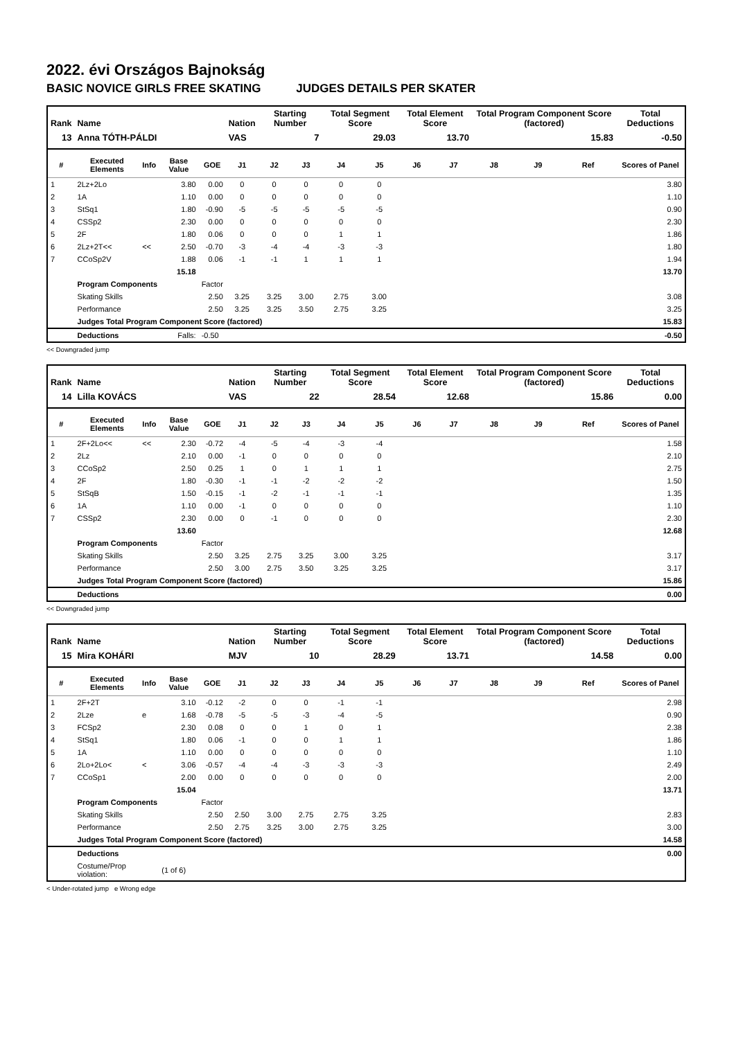2022. évi Országos Bajnokság
BASIC NOVICE GIRLS FREE SKATING JUDGES DETAILS PER SKATER
| Rank | Name | | | | Nation | Starting Number | | Total Segment Score | | Total Element Score | | Total Program Component Score (factored) | | | Total Deductions |
| --- | --- | --- | --- | --- | --- | --- | --- | --- | --- | --- | --- | --- | --- | --- | --- |
| 13 | Anna TÓTH-PÁLDI | | | | VAS | 7 | | 29.03 | | 13.70 | | 15.83 | | | -0.50 |
| # | Executed Elements | Info | Base Value | GOE | J1 | J2 | J3 | J4 | J5 | J6 | J7 | J8 | J9 | Ref | Scores of Panel |
| 1 | 2Lz+2Lo | | 3.80 | 0.00 | 0 | 0 | 0 | 0 | 0 | | | | | | 3.80 |
| 2 | 1A | | 1.10 | 0.00 | 0 | 0 | 0 | 0 | 0 | | | | | | 1.10 |
| 3 | StSq1 | | 1.80 | -0.90 | -5 | -5 | -5 | -5 | -5 | | | | | | 0.90 |
| 4 | CSSp2 | | 2.30 | 0.00 | 0 | 0 | 0 | 0 | 0 | | | | | | 2.30 |
| 5 | 2F | | 1.80 | 0.06 | 0 | 0 | 0 | 1 | 1 | | | | | | 1.86 |
| 6 | 2Lz+2T<< | << | 2.50 | -0.70 | -3 | -4 | -4 | -3 | -3 | | | | | | 1.80 |
| 7 | CCoSp2V | | 1.88 | 0.06 | -1 | -1 | 1 | 1 | 1 | | | | | | 1.94 |
| | | | 15.18 | | | | | | | | | | | | 13.70 |
| | Program Components | | | Factor | | | | | | | | | | | |
| | Skating Skills | | | 2.50 | 3.25 | 3.25 | 3.00 | 2.75 | 3.00 | | | | | | 3.08 |
| | Performance | | | 2.50 | 3.25 | 3.25 | 3.50 | 2.75 | 3.25 | | | | | | 3.25 |
| | Judges Total Program Component Score (factored) | | | | | | | | | | | | | | 15.83 |
| | Deductions | | Falls: | -0.50 | | | | | | | | | | | -0.50 |
<< Downgraded jump
| Rank | Name | | | | Nation | Starting Number | | Total Segment Score | | Total Element Score | | Total Program Component Score (factored) | | | Total Deductions |
| --- | --- | --- | --- | --- | --- | --- | --- | --- | --- | --- | --- | --- | --- | --- | --- |
| 14 | Lilla KOVÁCS | | | | VAS | 22 | | 28.54 | | 12.68 | | 15.86 | | | 0.00 |
| # | Executed Elements | Info | Base Value | GOE | J1 | J2 | J3 | J4 | J5 | J6 | J7 | J8 | J9 | Ref | Scores of Panel |
| 1 | 2F+2Lo<< | << | 2.30 | -0.72 | -4 | -5 | -4 | -3 | -4 | | | | | | 1.58 |
| 2 | 2Lz | | 2.10 | 0.00 | -1 | 0 | 0 | 0 | 0 | | | | | | 2.10 |
| 3 | CCoSp2 | | 2.50 | 0.25 | 1 | 0 | 1 | 1 | 1 | | | | | | 2.75 |
| 4 | 2F | | 1.80 | -0.30 | -1 | -1 | -2 | -2 | -2 | | | | | | 1.50 |
| 5 | StSqB | | 1.50 | -0.15 | -1 | -2 | -1 | -1 | -1 | | | | | | 1.35 |
| 6 | 1A | | 1.10 | 0.00 | -1 | 0 | 0 | 0 | 0 | | | | | | 1.10 |
| 7 | CSSp2 | | 2.30 | 0.00 | 0 | -1 | 0 | 0 | 0 | | | | | | 2.30 |
| | | | 13.60 | | | | | | | | | | | | 12.68 |
| | Program Components | | | Factor | | | | | | | | | | | |
| | Skating Skills | | | 2.50 | 3.25 | 2.75 | 3.25 | 3.00 | 3.25 | | | | | | 3.17 |
| | Performance | | | 2.50 | 3.00 | 2.75 | 3.50 | 3.25 | 3.25 | | | | | | 3.17 |
| | Judges Total Program Component Score (factored) | | | | | | | | | | | | | | 15.86 |
| | Deductions | | | | | | | | | | | | | | 0.00 |
<< Downgraded jump
| Rank | Name | | | | Nation | Starting Number | | Total Segment Score | | Total Element Score | | Total Program Component Score (factored) | | | Total Deductions |
| --- | --- | --- | --- | --- | --- | --- | --- | --- | --- | --- | --- | --- | --- | --- | --- |
| 15 | Mira KOHÁRI | | | | MJV | 10 | | 28.29 | | 13.71 | | 14.58 | | | 0.00 |
| # | Executed Elements | Info | Base Value | GOE | J1 | J2 | J3 | J4 | J5 | J6 | J7 | J8 | J9 | Ref | Scores of Panel |
| 1 | 2F+2T | | 3.10 | -0.12 | -2 | 0 | 0 | -1 | -1 | | | | | | 2.98 |
| 2 | 2Lze | e | 1.68 | -0.78 | -5 | -5 | -3 | -4 | -5 | | | | | | 0.90 |
| 3 | FCSp2 | | 2.30 | 0.08 | 0 | 0 | 1 | 0 | 1 | | | | | | 2.38 |
| 4 | StSq1 | | 1.80 | 0.06 | -1 | 0 | 0 | 1 | 1 | | | | | | 1.86 |
| 5 | 1A | | 1.10 | 0.00 | 0 | 0 | 0 | 0 | 0 | | | | | | 1.10 |
| 6 | 2Lo+2Lo< | < | 3.06 | -0.57 | -4 | -4 | -3 | -3 | -3 | | | | | | 2.49 |
| 7 | CCoSp1 | | 2.00 | 0.00 | 0 | 0 | 0 | 0 | 0 | | | | | | 2.00 |
| | | | 15.04 | | | | | | | | | | | | 13.71 |
| | Program Components | | | Factor | | | | | | | | | | | |
| | Skating Skills | | | 2.50 | 2.50 | 3.00 | 2.75 | 2.75 | 3.25 | | | | | | 2.83 |
| | Performance | | | 2.50 | 2.75 | 3.25 | 3.00 | 2.75 | 3.25 | | | | | | 3.00 |
| | Judges Total Program Component Score (factored) | | | | | | | | | | | | | | 14.58 |
| | Deductions | | | | | | | | | | | | | | 0.00 |
| | Costume/Prop violation: | | (1 of 6) | | | | | | | | | | | | |
< Under-rotated jump e Wrong edge